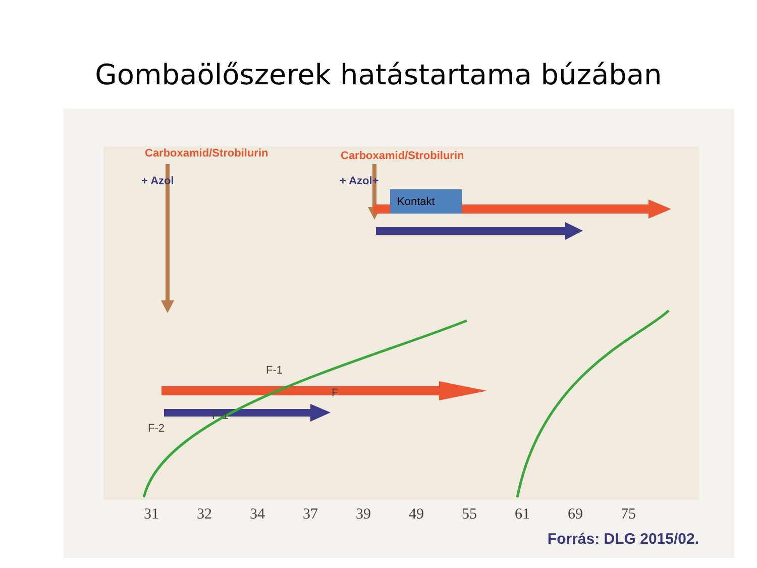Gombaölőszerek hatástartama búzában
Carboxamid/Strobilurin
+ Azol
Carboxamid/Strobilurin
+ Azol+
Kontakt
F-2
F-1
F-1
F
31 32 34 37 39 49 55 61 69 75
Forrás: DLG 2015/02.